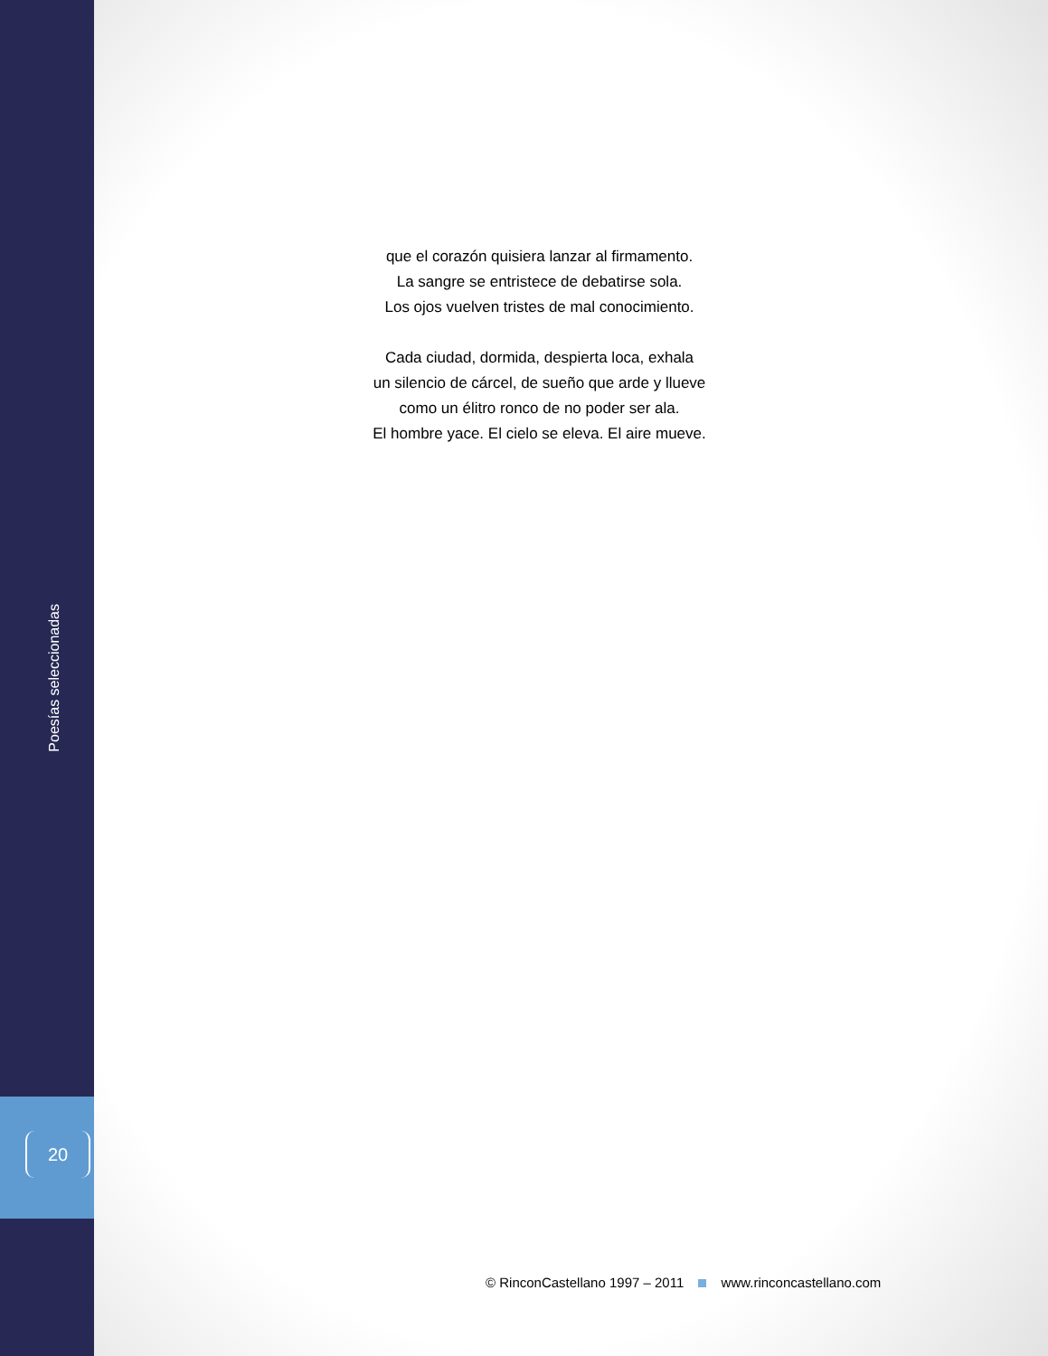Poesías seleccionadas
20
que el corazón quisiera lanzar al firmamento.
La sangre se entristece de debatirse sola.
Los ojos vuelven tristes de mal conocimiento.
Cada ciudad, dormida, despierta loca, exhala
un silencio de cárcel, de sueño que arde y llueve
como un élitro ronco de no poder ser ala.
El hombre yace. El cielo se eleva. El aire mueve.
© RinconCastellano 1997 – 2011 www.rinconcastellano.com